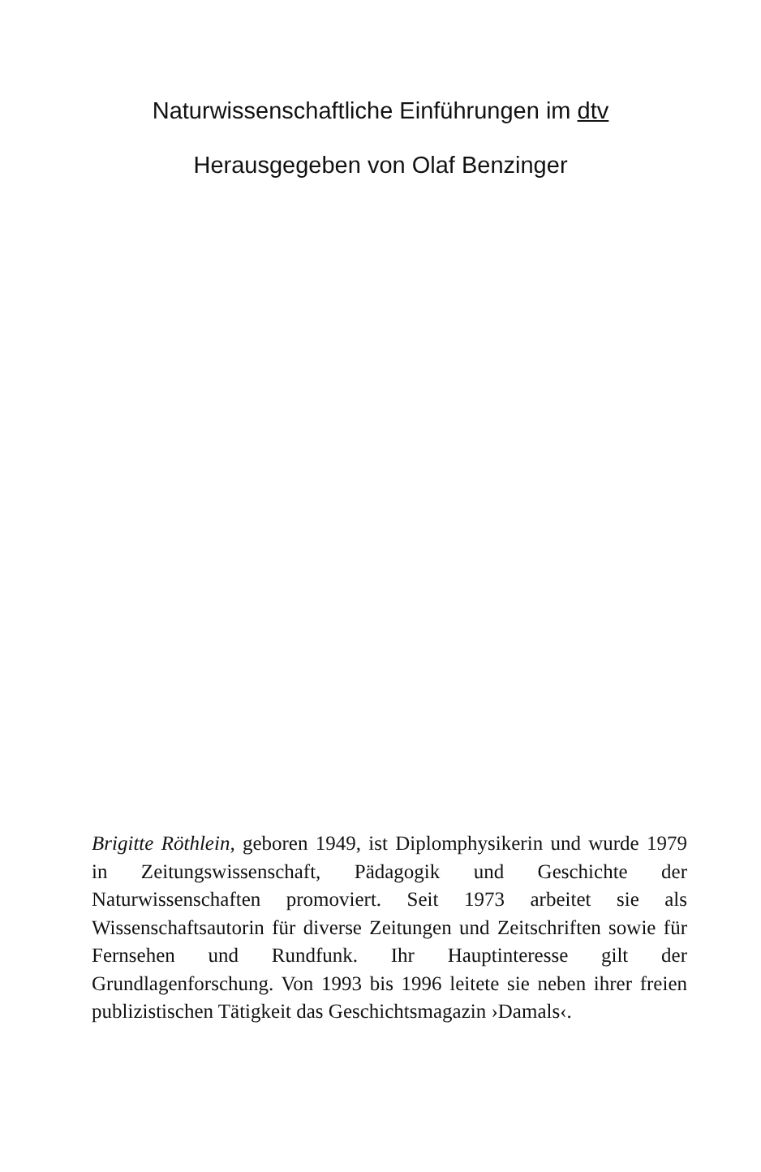Naturwissenschaftliche Einführungen im dtv
Herausgegeben von Olaf Benzinger
Brigitte Röthlein, geboren 1949, ist Diplomphysikerin und wurde 1979 in Zeitungswissenschaft, Pädagogik und Geschichte der Naturwissenschaften promoviert. Seit 1973 arbeitet sie als Wissenschaftsautorin für diverse Zeitungen und Zeitschriften sowie für Fernsehen und Rundfunk. Ihr Hauptinteresse gilt der Grundlagenforschung. Von 1993 bis 1996 leitete sie neben ihrer freien publizistischen Tätigkeit das Geschichtsmagazin ›Damals‹.